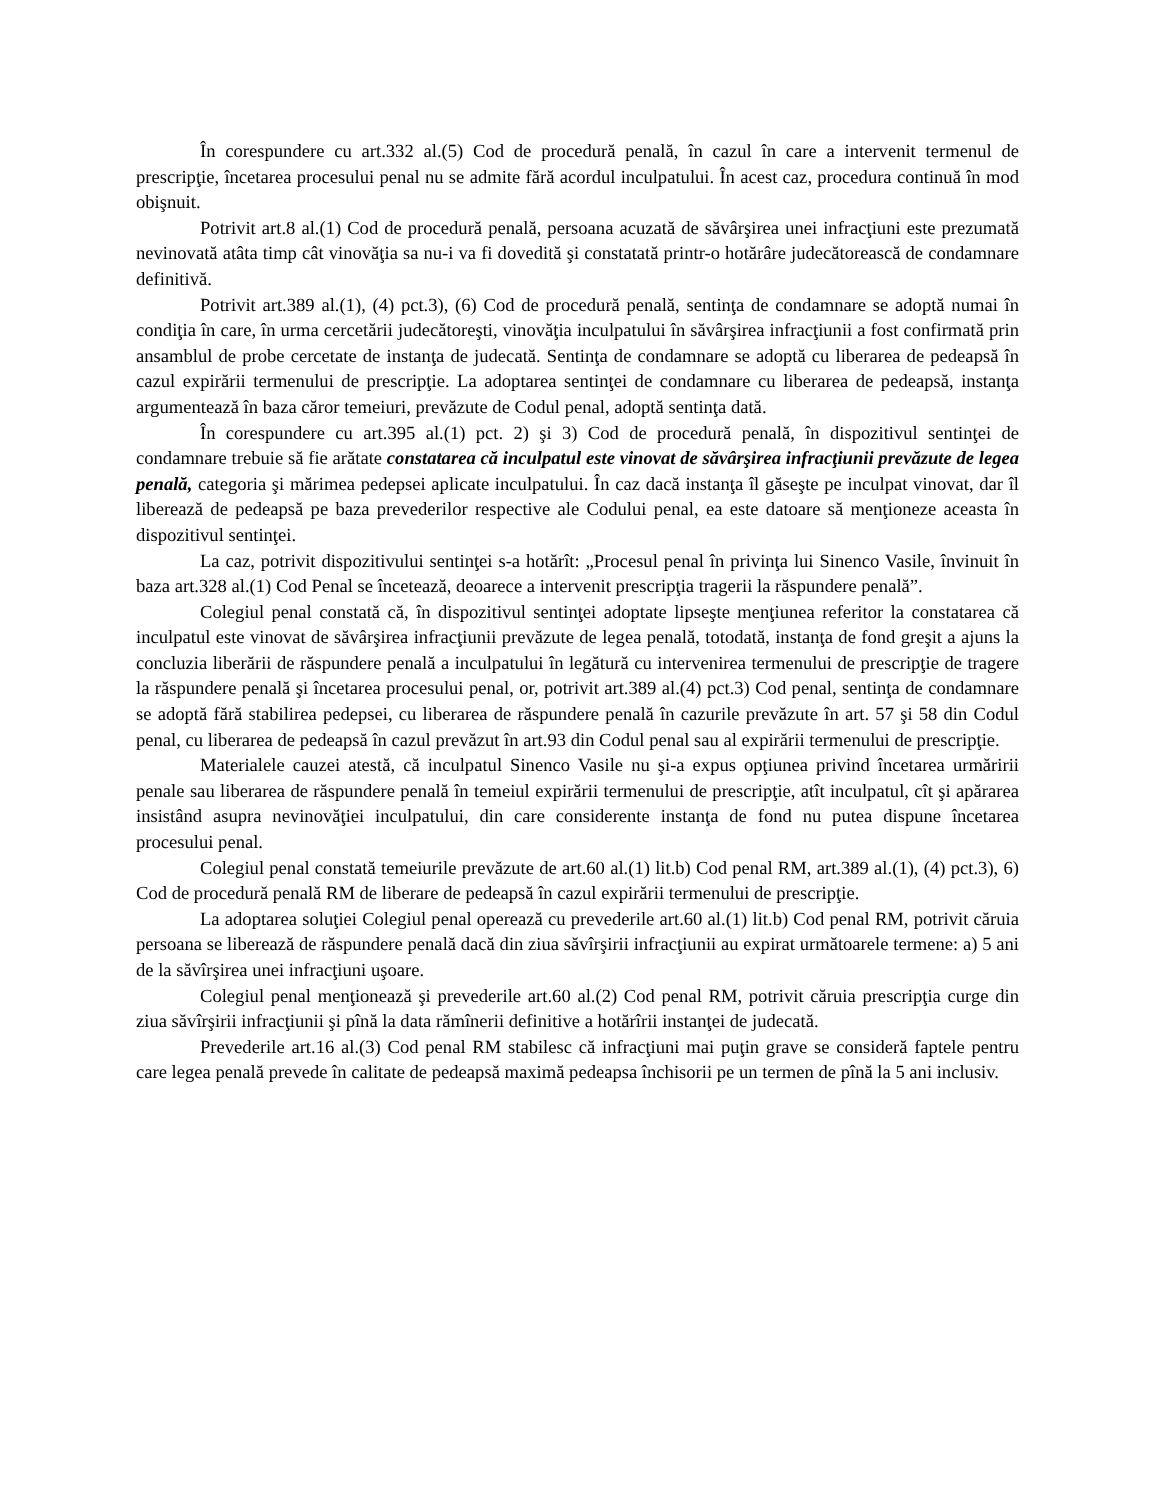În corespundere cu art.332 al.(5) Cod de procedură penală, în cazul în care a intervenit termenul de prescripţie, încetarea procesului penal nu se admite fără acordul inculpatului. În acest caz, procedura continuă în mod obişnuit.
Potrivit art.8 al.(1) Cod de procedură penală, persoana acuzată de săvârşirea unei infracţiuni este prezumată nevinovată atâta timp cât vinovăţia sa nu-i va fi dovedită şi constatată printr-o hotărâre judecătorească de condamnare definitivă.
Potrivit art.389 al.(1), (4) pct.3), (6) Cod de procedură penală, sentinţa de condamnare se adoptă numai în condiţia în care, în urma cercetării judecătoreşti, vinovăţia inculpatului în săvârşirea infracţiunii a fost confirmată prin ansamblul de probe cercetate de instanţa de judecată. Sentinţa de condamnare se adoptă cu liberarea de pedeapsă în cazul expirării termenului de prescripţie. La adoptarea sentinţei de condamnare cu liberarea de pedeapsă, instanţa argumentează în baza căror temeiuri, prevăzute de Codul penal, adoptă sentinţa dată.
În corespundere cu art.395 al.(1) pct. 2) şi 3) Cod de procedură penală, în dispozitivul sentinţei de condamnare trebuie să fie arătate constatarea că inculpatul este vinovat de săvârşirea infracţiunii prevăzute de legea penală, categoria şi mărimea pedepsei aplicate inculpatului. În caz dacă instanţa îl găseşte pe inculpat vinovat, dar îl liberează de pedeapsă pe baza prevederilor respective ale Codului penal, ea este datoare să menţioneze aceasta în dispozitivul sentinţei.
La caz, potrivit dispozitivului sentinţei s-a hotărît: „Procesul penal în privinţa lui Sinenco Vasile, învinuit în baza art.328 al.(1) Cod Penal se încetează, deoarece a intervenit prescripţia tragerii la răspundere penală”.
Colegiul penal constată că, în dispozitivul sentinţei adoptate lipseşte menţiunea referitor la constatarea că inculpatul este vinovat de săvârşirea infracţiunii prevăzute de legea penală, totodată, instanţa de fond greşit a ajuns la concluzia liberării de răspundere penală a inculpatului în legătură cu intervenirea termenului de prescripţie de tragere la răspundere penală şi încetarea procesului penal, or, potrivit art.389 al.(4) pct.3) Cod penal, sentinţa de condamnare se adoptă fără stabilirea pedepsei, cu liberarea de răspundere penală în cazurile prevăzute în art. 57 şi 58 din Codul penal, cu liberarea de pedeapsă în cazul prevăzut în art.93 din Codul penal sau al expirării termenului de prescripţie.
Materialele cauzei atestă, că inculpatul Sinenco Vasile nu şi-a expus opţiunea privind încetarea urmăririi penale sau liberarea de răspundere penală în temeiul expirării termenului de prescripţie, atît inculpatul, cît şi apărarea insistând asupra nevinovăţiei inculpatului, din care considerente instanţa de fond nu putea dispune încetarea procesului penal.
Colegiul penal constată temeiurile prevăzute de art.60 al.(1) lit.b) Cod penal RM, art.389 al.(1), (4) pct.3), 6) Cod de procedură penală RM de liberare de pedeapsă în cazul expirării termenului de prescripţie.
La adoptarea soluţiei Colegiul penal operează cu prevederile art.60 al.(1) lit.b) Cod penal RM, potrivit căruia persoana se liberează de răspundere penală dacă din ziua săvîrşirii infracţiunii au expirat următoarele termene: a) 5 ani de la săvîrşirea unei infracţiuni uşoare.
Colegiul penal menţionează şi prevederile art.60 al.(2) Cod penal RM, potrivit căruia prescripţia curge din ziua săvîrşirii infracţiunii şi pînă la data rămînerii definitive a hotărîrii instanţei de judecată.
Prevederile art.16 al.(3) Cod penal RM stabilesc că infracţiuni mai puţin grave se consideră faptele pentru care legea penală prevede în calitate de pedeapsă maximă pedeapsa închisorii pe un termen de pînă la 5 ani inclusiv.